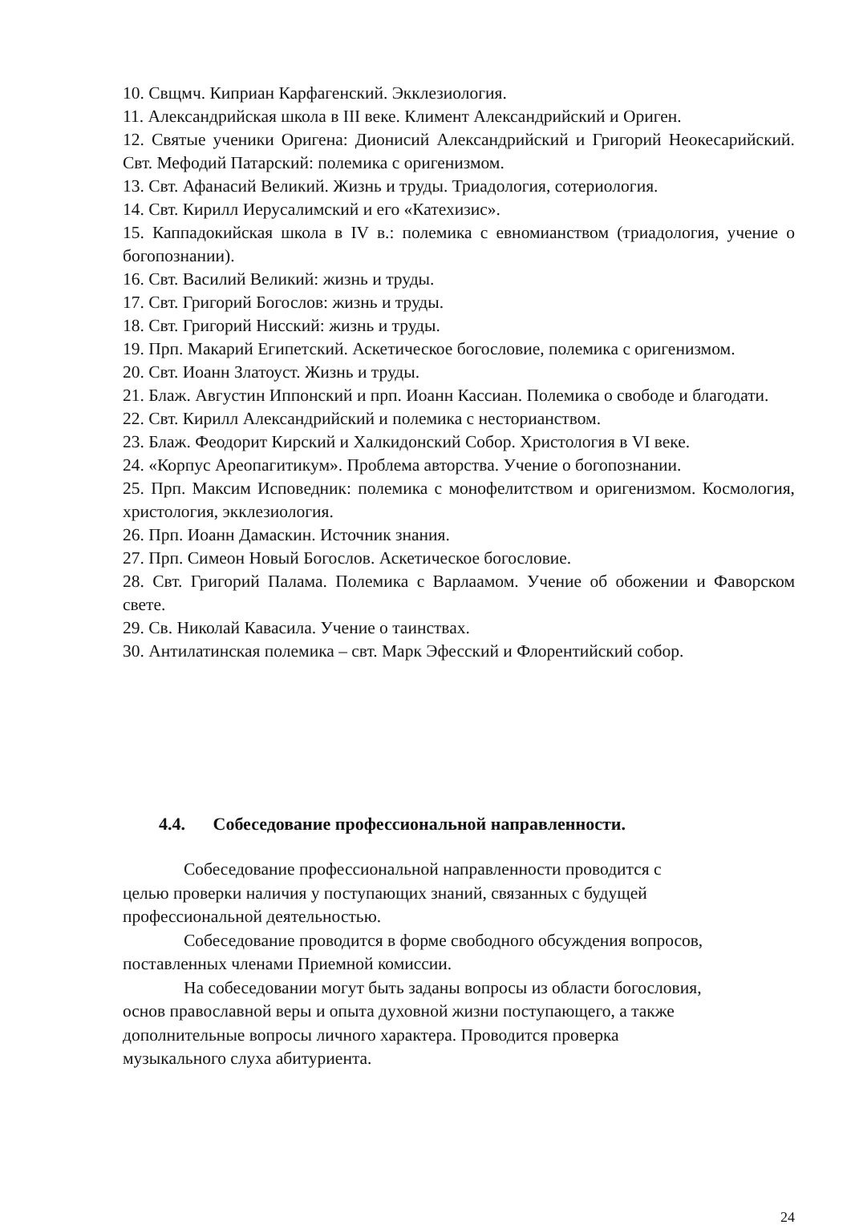10. Свщмч. Киприан Карфагенский. Экклезиология.
11. Александрийская школа в III веке. Климент Александрийский и Ориген.
12. Святые ученики Оригена: Дионисий Александрийский и Григорий Неокесарийский. Свт. Мефодий Патарский: полемика с оригенизмом.
13. Свт. Афанасий Великий. Жизнь и труды. Триадология, сотериология.
14. Свт. Кирилл Иерусалимский и его «Катехизис».
15. Каппадокийская школа в IV в.: полемика с евномианством (триадология, учение о богопознании).
16. Свт. Василий Великий: жизнь и труды.
17. Свт. Григорий Богослов: жизнь и труды.
18. Свт. Григорий Нисский: жизнь и труды.
19. Прп. Макарий Египетский. Аскетическое богословие, полемика с оригенизмом.
20. Свт. Иоанн Златоуст. Жизнь и труды.
21. Блаж. Августин Иппонский и прп. Иоанн Кассиан. Полемика о свободе и благодати.
22. Свт. Кирилл Александрийский и полемика с несторианством.
23. Блаж. Феодорит Кирский и Халкидонский Собор. Христология в VI веке.
24. «Корпус Ареопагитикум». Проблема авторства. Учение о богопознании.
25. Прп. Максим Исповедник: полемика с монофелитством и оригенизмом. Космология, христология, экклезиология.
26. Прп. Иоанн Дамаскин. Источник знания.
27. Прп. Симеон Новый Богослов. Аскетическое богословие.
28. Свт. Григорий Палама. Полемика с Варлаамом. Учение об обожении и Фаворском свете.
29. Св. Николай Кавасила. Учение о таинствах.
30. Антилатинская полемика – свт. Марк Эфесский и Флорентийский собор.
4.4. Собеседование профессиональной направленности.
Собеседование профессиональной направленности проводится с
целью проверки наличия у поступающих знаний, связанных с будущей
профессиональной деятельностью.
Собеседование проводится в форме свободного обсуждения вопросов,
поставленных членами Приемной комиссии.
На собеседовании могут быть заданы вопросы из области богословия,
основ православной веры и опыта духовной жизни поступающего, а также
дополнительные вопросы личного характера. Проводится проверка
музыкального слуха абитуриента.
24